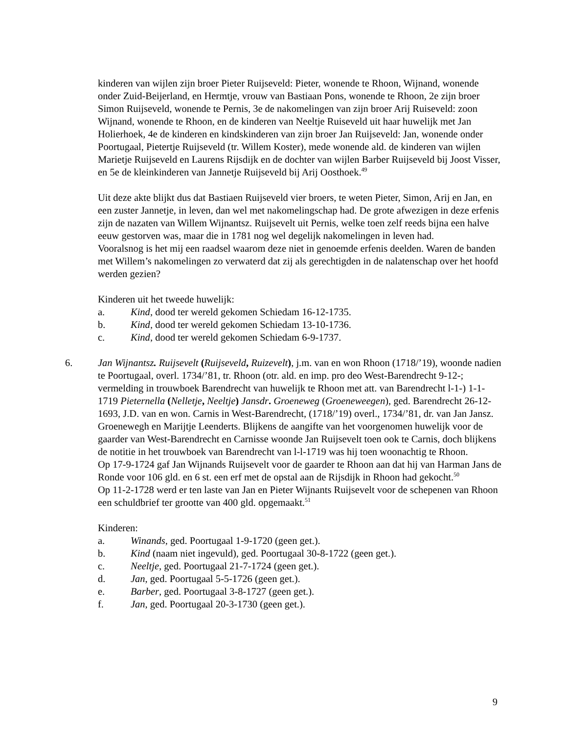kinderen van wijlen zijn broer Pieter Ruijseveld: Pieter, wonende te Rhoon, Wijnand, wonende onder Zuid-Beijerland, en Hermtje, vrouw van Bastiaan Pons, wonende te Rhoon, 2e zijn broer Simon Ruijseveld, wonende te Pernis, 3e de nakomelingen van zijn broer Arij Ruiseveld: zoon Wijnand, wonende te Rhoon, en de kinderen van Neeltje Ruiseveld uit haar huwelijk met Jan Holierhoek, 4e de kinderen en kindskinderen van zijn broer Jan Ruijseveld: Jan, wonende onder Poortugaal, Pietertje Ruijseveld (tr. Willem Koster), mede wonende ald. de kinderen van wijlen Marietje Ruijseveld en Laurens Rijsdijk en de dochter van wijlen Barber Ruijseveld bij Joost Visser, en 5e de kleinkinderen van Jannetje Ruijseveld bij Arij Oosthoek.<sup>49</sup>
Uit deze akte blijkt dus dat Bastiaen Ruijseveld vier broers, te weten Pieter, Simon, Arij en Jan, en een zuster Jannetje, in leven, dan wel met nakomelingschap had. De grote afwezigen in deze erfenis zijn de nazaten van Willem Wijnantsz. Ruijsevelt uit Pernis, welke toen zelf reeds bijna een halve eeuw gestorven was, maar die in 1781 nog wel degelijk nakomelingen in leven had.
Vooralsnog is het mij een raadsel waarom deze niet in genoemde erfenis deelden. Waren de banden met Willem’s nakomelingen zo verwaterd dat zij als gerechtigden in de nalatenschap over het hoofd werden gezien?
Kinderen uit het tweede huwelijk:
a. Kind, dood ter wereld gekomen Schiedam 16-12-1735.
b. Kind, dood ter wereld gekomen Schiedam 13-10-1736.
c. Kind, dood ter wereld gekomen Schiedam 6-9-1737.
6. Jan Wijnantsz. Ruijsevelt (Ruijseveld, Ruizevelt), j.m. van en won Rhoon (1718/’19), woonde nadien te Poortugaal, overl. 1734/’81, tr. Rhoon (otr. ald. en imp. pro deo West-Barendrecht 9-12-; vermelding in trouwboek Barendrecht van huwelijk te Rhoon met att. van Barendrecht l-1-) 1-1-1719 Pieternella (Nelletje, Neeltje) Jansdr. Groeneweg (Groeneweegen), ged. Barendrecht 26-12-1693, J.D. van en won. Carnis in West-Barendrecht, (1718/’19) overl., 1734/’81, dr. van Jan Jansz. Groenewegh en Marijtje Leenderts. Blijkens de aangifte van het voorgenomen huwelijk voor de gaarder van West-Barendrecht en Carnisse woonde Jan Ruijsevelt toen ook te Carnis, doch blijkens de notitie in het trouwboek van Barendrecht van l-l-1719 was hij toen woonachtig te Rhoon.
Op 17-9-1724 gaf Jan Wijnands Ruijsevelt voor de gaarder te Rhoon aan dat hij van Harman Jans de Ronde voor 106 gld. en 6 st. een erf met de opstal aan de Rijsdijk in Rhoon had gekocht.<sup>50</sup>
Op 11-2-1728 werd er ten laste van Jan en Pieter Wijnants Ruijsevelt voor de schepenen van Rhoon een schuldbrief ter grootte van 400 gld. opgemaakt.<sup>51</sup>
Kinderen:
a. Winands, ged. Poortugaal 1-9-1720 (geen get.).
b. Kind (naam niet ingevuld), ged. Poortugaal 30-8-1722 (geen get.).
c. Neeltje, ged. Poortugaal 21-7-1724 (geen get.).
d. Jan, ged. Poortugaal 5-5-1726 (geen get.).
e. Barber, ged. Poortugaal 3-8-1727 (geen get.).
f. Jan, ged. Poortugaal 20-3-1730 (geen get.).
9